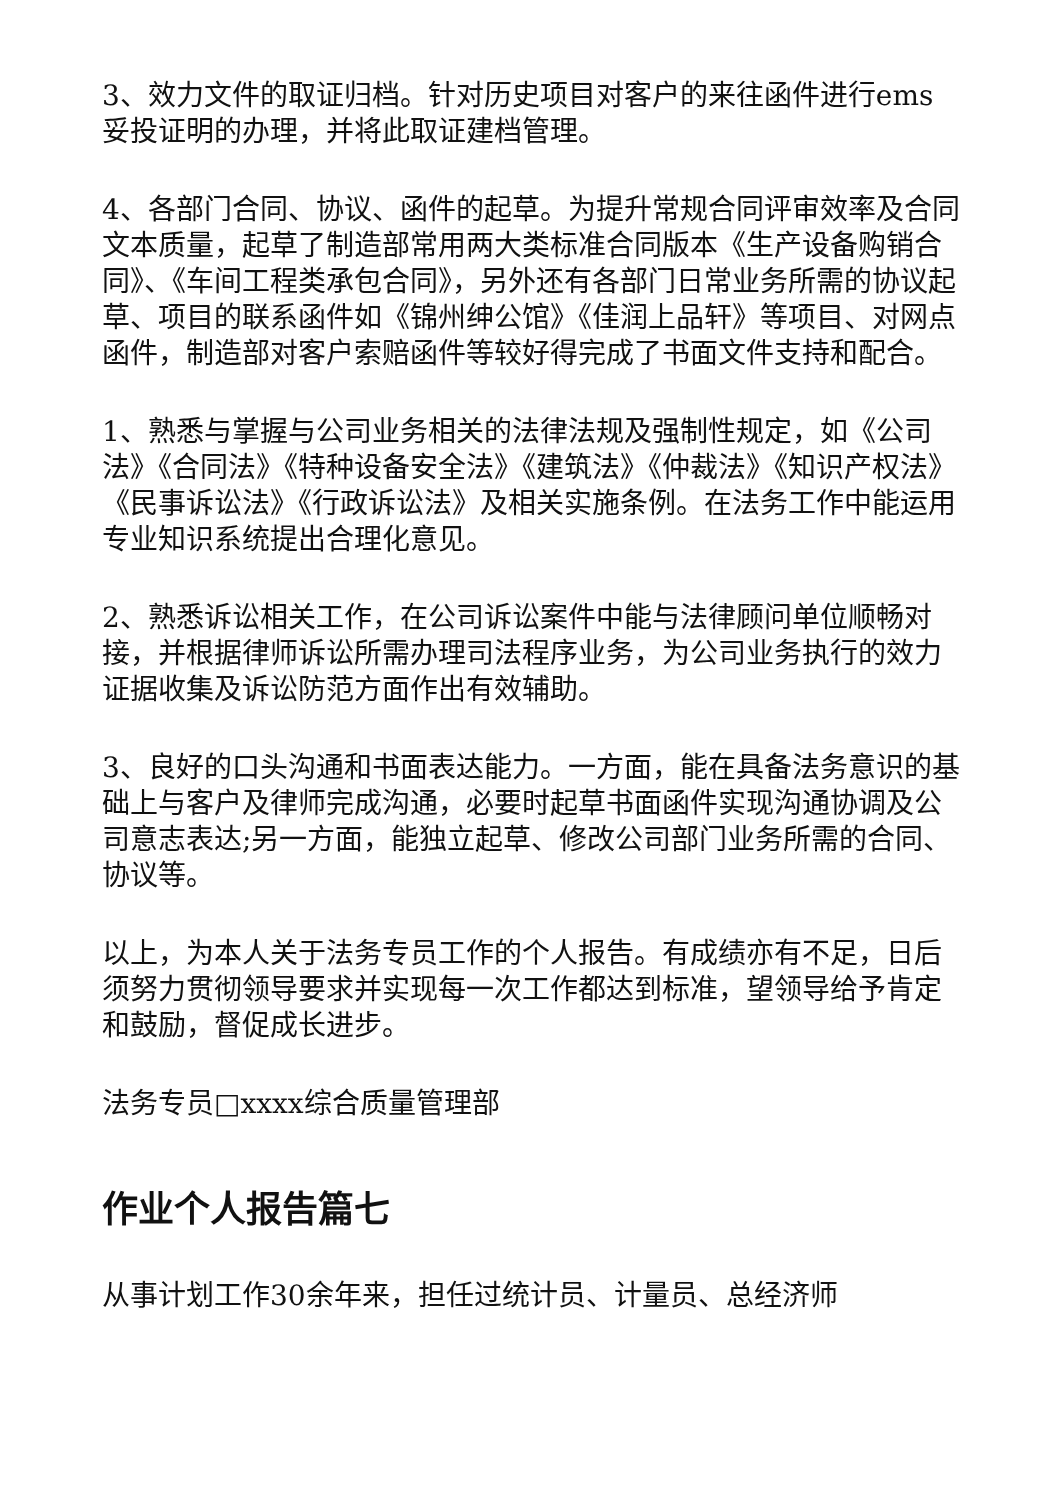3、效力文件的取证归档。针对历史项目对客户的来往函件进行ems妥投证明的办理，并将此取证建档管理。
4、各部门合同、协议、函件的起草。为提升常规合同评审效率及合同文本质量，起草了制造部常用两大类标准合同版本《生产设备购销合同》、《车间工程类承包合同》，另外还有各部门日常业务所需的协议起草、项目的联系函件如《锦州绅公馆》《佳润上品轩》等项目、对网点函件，制造部对客户索赔函件等较好得完成了书面文件支持和配合。
1、熟悉与掌握与公司业务相关的法律法规及强制性规定，如《公司法》《合同法》《特种设备安全法》《建筑法》《仲裁法》《知识产权法》《民事诉讼法》《行政诉讼法》及相关实施条例。在法务工作中能运用专业知识系统提出合理化意见。
2、熟悉诉讼相关工作，在公司诉讼案件中能与法律顾问单位顺畅对接，并根据律师诉讼所需办理司法程序业务，为公司业务执行的效力证据收集及诉讼防范方面作出有效辅助。
3、良好的口头沟通和书面表达能力。一方面，能在具备法务意识的基础上与客户及律师完成沟通，必要时起草书面函件实现沟通协调及公司意志表达;另一方面，能独立起草、修改公司部门业务所需的合同、协议等。
以上，为本人关于法务专员工作的个人报告。有成绩亦有不足，日后须努力贯彻领导要求并实现每一次工作都达到标准，望领导给予肯定和鼓励，督促成长进步。
法务专员□xxxx综合质量管理部
作业个人报告篇七
从事计划工作30余年来，担任过统计员、计量员、总经济师